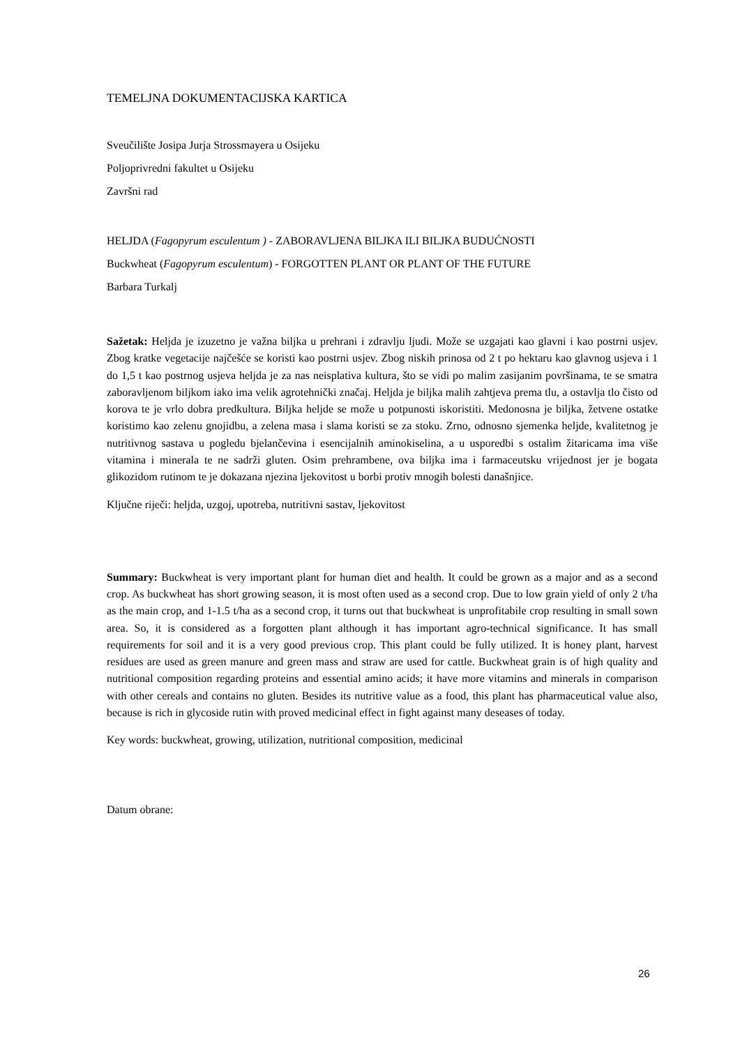TEMELJNA DOKUMENTACIJSKA KARTICA
Sveučilište Josipa Jurja Strossmayera u Osijeku
Poljoprivredni fakultet u Osijeku
Završni rad
HELJDA (Fagopyrum esculentum ) - ZABORAVLJENA BILJKA ILI BILJKA BUDUĆNOSTI
Buckwheat (Fagopyrum esculentum) - FORGOTTEN PLANT OR PLANT OF THE FUTURE
Barbara Turkalj
Sažetak: Heljda je izuzetno je važna biljka u prehrani i zdravlju ljudi. Može se uzgajati kao glavni i kao postrni usjev. Zbog kratke vegetacije najčešće se koristi kao postrni usjev. Zbog niskih prinosa od 2 t po hektaru kao glavnog usjeva i 1 do 1,5 t kao postrnog usjeva heljda je za nas neisplativa kultura, što se vidi po malim zasijanim površinama, te se smatra zaboravljenom biljkom iako ima velik agrotehnički značaj. Heljda je biljka malih zahtjeva prema tlu, a ostavlja tlo čisto od korova te je vrlo dobra predkultura. Biljka heljde se može u potpunosti iskoristiti. Medonosna je biljka, žetvene ostatke koristimo kao zelenu gnojidbu, a zelena masa i slama koristi se za stoku. Zrno, odnosno sjemenka heljde, kvalitetnog je nutritivnog sastava u pogledu bjelančevina i esencijalnih aminokiselina, a u usporedbi s ostalim žitaricama ima više vitamina i minerala te ne sadrži gluten. Osim prehrambene, ova biljka ima i farmaceutsku vrijednost jer je bogata glikozidom rutinom te je dokazana njezina ljekovitost u borbi protiv mnogih bolesti današnjice.
Ključne riječi: heljda, uzgoj, upotreba, nutritivni sastav, ljekovitost
Summary: Buckwheat is very important plant for human diet and health. It could be grown as a major and as a second crop. As buckwheat has short growing season, it is most often used as a second crop. Due to low grain yield of only 2 t/ha as the main crop, and 1-1.5 t/ha as a second crop, it turns out that buckwheat is unprofitabile crop resulting in small sown area. So, it is considered as a forgotten plant although it has important agro-technical significance. It has small requirements for soil and it is a very good previous crop. This plant could be fully utilized. It is honey plant, harvest residues are used as green manure and green mass and straw are used for cattle. Buckwheat grain is of high quality and nutritional composition regarding proteins and essential amino acids; it have more vitamins and minerals in comparison with other cereals and contains no gluten. Besides its nutritive value as a food, this plant has pharmaceutical value also, because is rich in glycoside rutin with proved medicinal effect in fight against many deseases of today.
Key words: buckwheat, growing, utilization, nutritional composition, medicinal
Datum obrane:
26